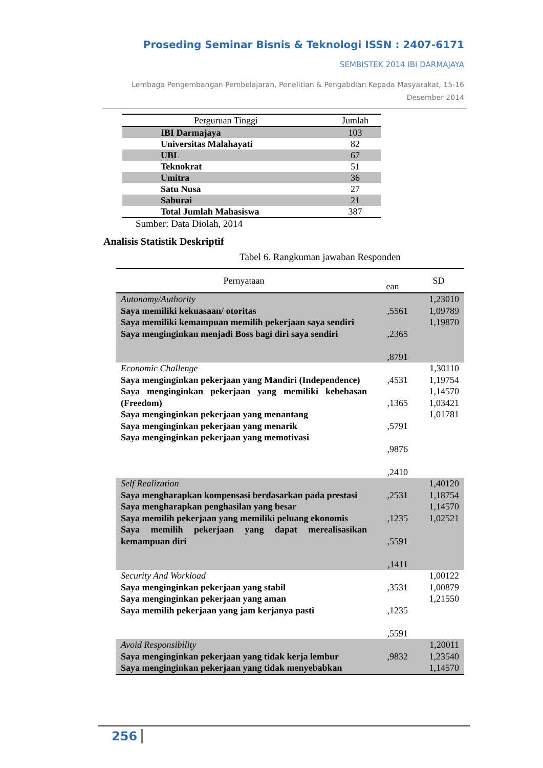Proseding Seminar Bisnis & Teknologi ISSN : 2407-6171
SEMBISTEK 2014 IBI DARMAJAYA
Lembaga Pengembangan Pembelajaran, Penelitian & Pengabdian Kepada Masyarakat, 15-16 Desember 2014
| Perguruan Tinggi | Jumlah |
| --- | --- |
| IBI Darmajaya | 103 |
| Universitas Malahayati | 82 |
| UBL | 67 |
| Teknokrat | 51 |
| Umitra | 36 |
| Satu Nusa | 27 |
| Saburai | 21 |
| Total Jumlah Mahasiswa | 387 |
Sumber: Data Diolah, 2014
Analisis Statistik Deskriptif
Tabel 6. Rangkuman jawaban Responden
| Pernyataan | ean | SD |
| --- | --- | --- |
| Autonomy/Authority Saya memiliki kekuasaan/ otoritas Saya memiliki kemampuan memilih pekerjaan saya sendiri Saya menginginkan menjadi Boss bagi diri saya sendiri | ,5561 ,2365 ,8791 | 1,23010 1,09789 1,19870 |
| Economic Challenge Saya menginginkan pekerjaan yang Mandiri (Independence) Saya menginginkan pekerjaan yang memiliki kebebasan (Freedom) Saya menginginkan pekerjaan yang menantang Saya menginginkan pekerjaan yang menarik Saya menginginkan pekerjaan yang memotivasi | ,4531 ,1365 ,5791 ,9876 ,2410 | 1,30110 1,19754 1,14570 1,03421 1,01781 |
| Self Realization Saya mengharapkan kompensasi berdasarkan pada prestasi Saya mengharapkan penghasilan yang besar Saya memilih pekerjaan yang memiliki peluang ekonomis Saya memilih pekerjaan yang dapat merealisasikan kemampuan diri | ,2531 ,1235 ,5591 ,1411 | 1,40120 1,18754 1,14570 1,02521 |
| Security And Workload Saya menginginkan pekerjaan yang stabil Saya menginginkan pekerjaan yang aman Saya memilih pekerjaan yang jam kerjanya pasti | ,3531 ,1235 ,5591 | 1,00122 1,00879 1,21550 |
| Avoid Responsibility Saya menginginkan pekerjaan yang tidak kerja lembur Saya menginginkan pekerjaan yang tidak menyebabkan | ,9832 | 1,20011 1,23540 1,14570 |
256